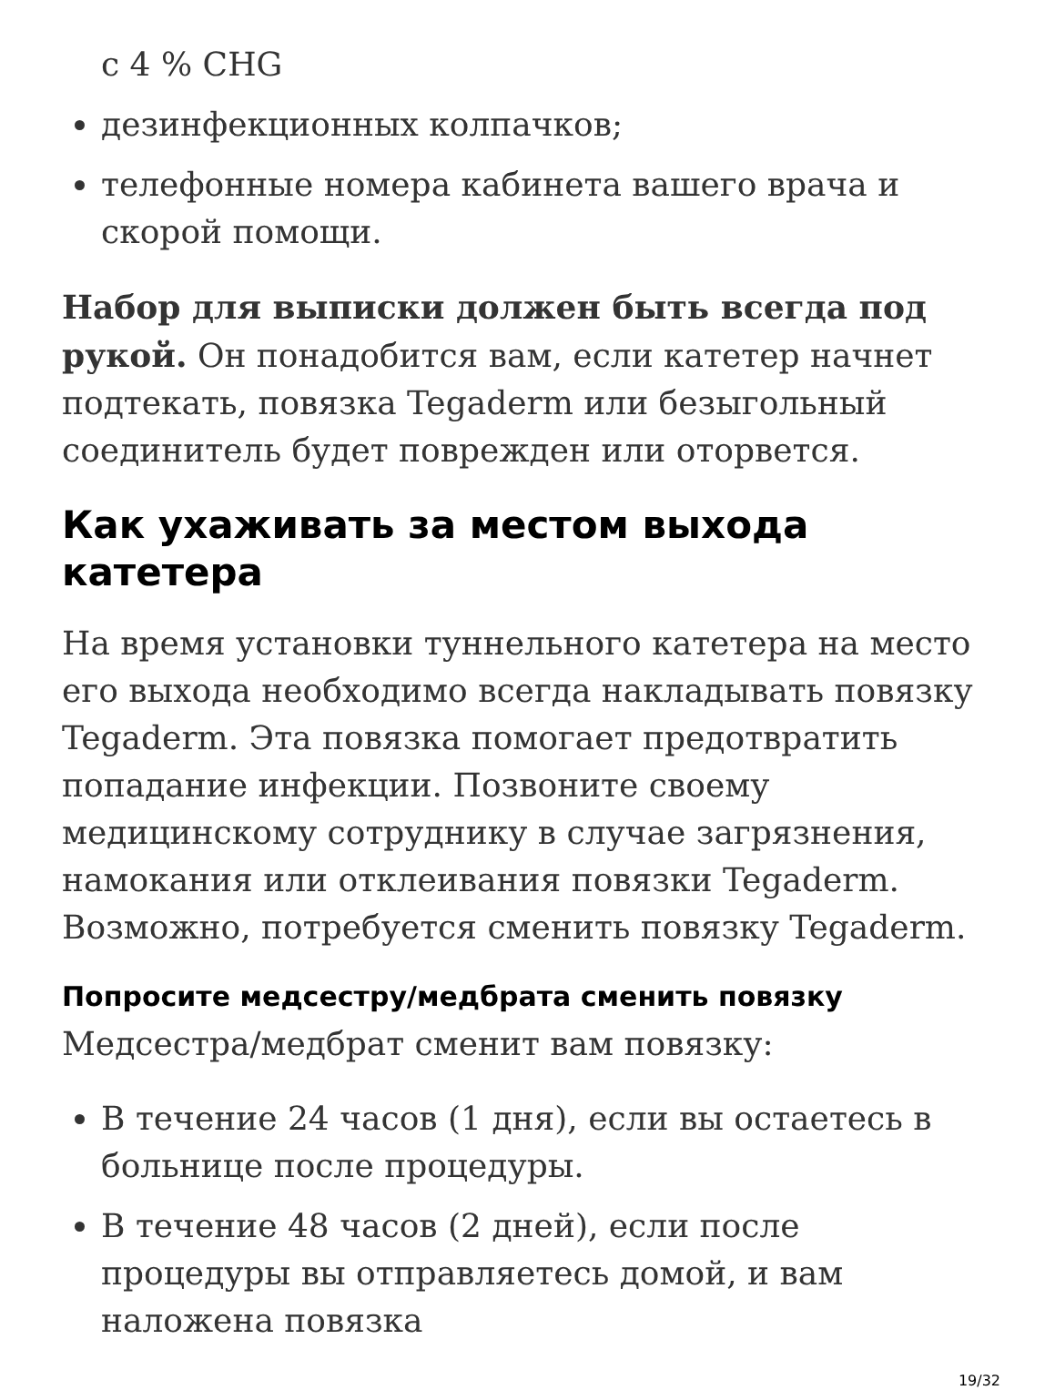с 4 % CHG
дезинфекционных колпачков;
телефонные номера кабинета вашего врача и скорой помощи.
Набор для выписки должен быть всегда под рукой. Он понадобится вам, если катетер начнет подтекать, повязка Tegaderm или безыгольный соединитель будет поврежден или оторвется.
Как ухаживать за местом выхода катетера
На время установки туннельного катетера на место его выхода необходимо всегда накладывать повязку Tegaderm. Эта повязка помогает предотвратить попадание инфекции. Позвоните своему медицинскому сотруднику в случае загрязнения, намокания или отклеивания повязки Tegaderm. Возможно, потребуется сменить повязку Tegaderm.
Попросите медсестру/медбрата сменить повязку
Медсестра/медбрат сменит вам повязку:
В течение 24 часов (1 дня), если вы остаетесь в больнице после процедуры.
В течение 48 часов (2 дней), если после процедуры вы отправляетесь домой, и вам наложена повязка
19/32